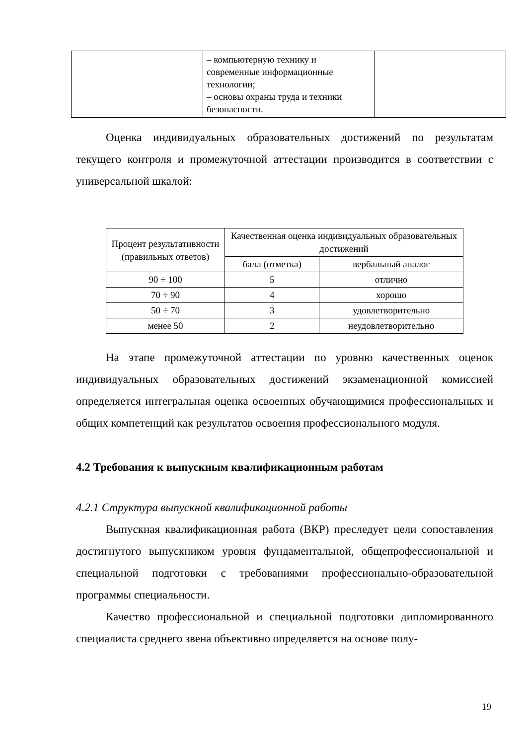| | – компьютерную технику и современные информационные технологии; – основы охраны труда и техники безопасности. | |
Оценка индивидуальных образовательных достижений по результатам текущего контроля и промежуточной аттестации производится в соответствии с универсальной шкалой:
| Процент результативности (правильных ответов) | Качественная оценка индивидуальных образовательных достижений | |
| --- | --- | --- |
| | балл (отметка) | вербальный аналог |
| 90 ÷ 100 | 5 | отлично |
| 70 ÷ 90 | 4 | хорошо |
| 50 ÷ 70 | 3 | удовлетворительно |
| менее 50 | 2 | неудовлетворительно |
На этапе промежуточной аттестации по уровню качественных оценок индивидуальных образовательных достижений экзаменационной комиссией определяется интегральная оценка освоенных обучающимися профессиональных и общих компетенций как результатов освоения профессионального модуля.
4.2 Требования к выпускным квалификационным работам
4.2.1 Структура выпускной квалификационной работы
Выпускная квалификационная работа (ВКР) преследует цели сопоставления достигнутого выпускником уровня фундаментальной, общепрофессиональной и специальной подготовки с требованиями профессионально-образовательной программы специальности.
Качество профессиональной и специальной подготовки дипломированного специалиста среднего звена объективно определяется на основе полу-
19